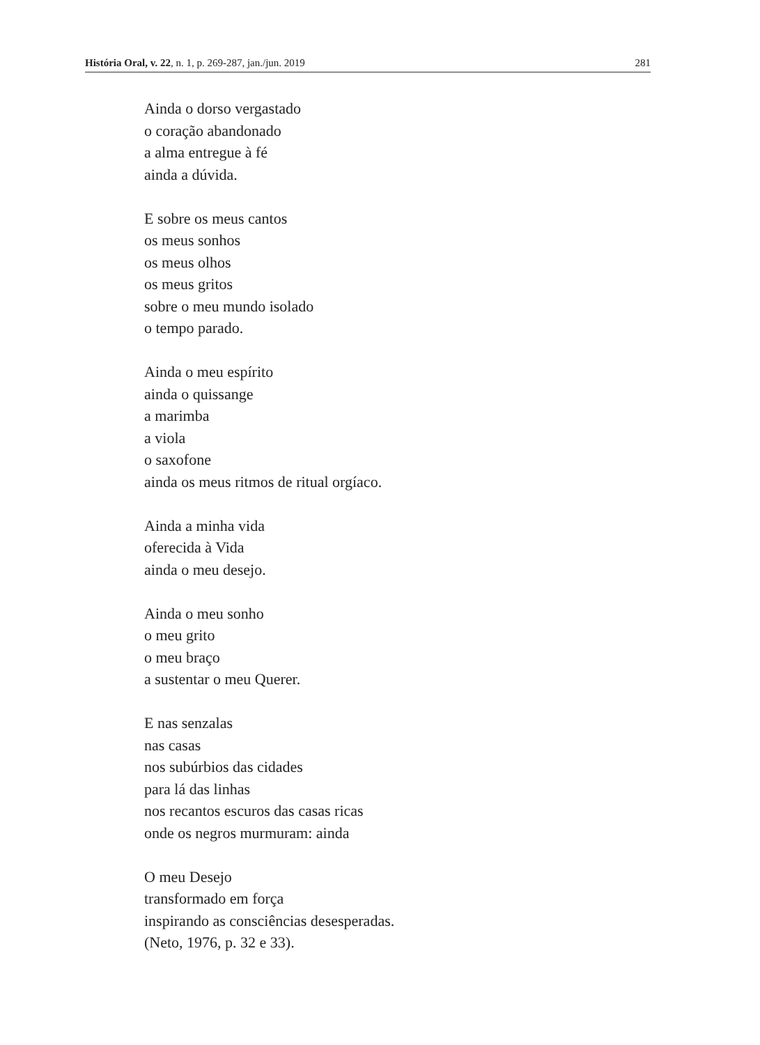História Oral, v. 22, n. 1, p. 269-287, jan./jun. 2019 281
Ainda o dorso vergastado
o coração abandonado
a alma entregue à fé
ainda a dúvida.
E sobre os meus cantos
os meus sonhos
os meus olhos
os meus gritos
sobre o meu mundo isolado
o tempo parado.
Ainda o meu espírito
ainda o quissange
a marimba
a viola
o saxofone
ainda os meus ritmos de ritual orgíaco.
Ainda a minha vida
oferecida à Vida
ainda o meu desejo.
Ainda o meu sonho
o meu grito
o meu braço
a sustentar o meu Querer.
E nas senzalas
nas casas
nos subúrbios das cidades
para lá das linhas
nos recantos escuros das casas ricas
onde os negros murmuram: ainda
O meu Desejo
transformado em força
inspirando as consciências desesperadas.
(Neto, 1976, p. 32 e 33).